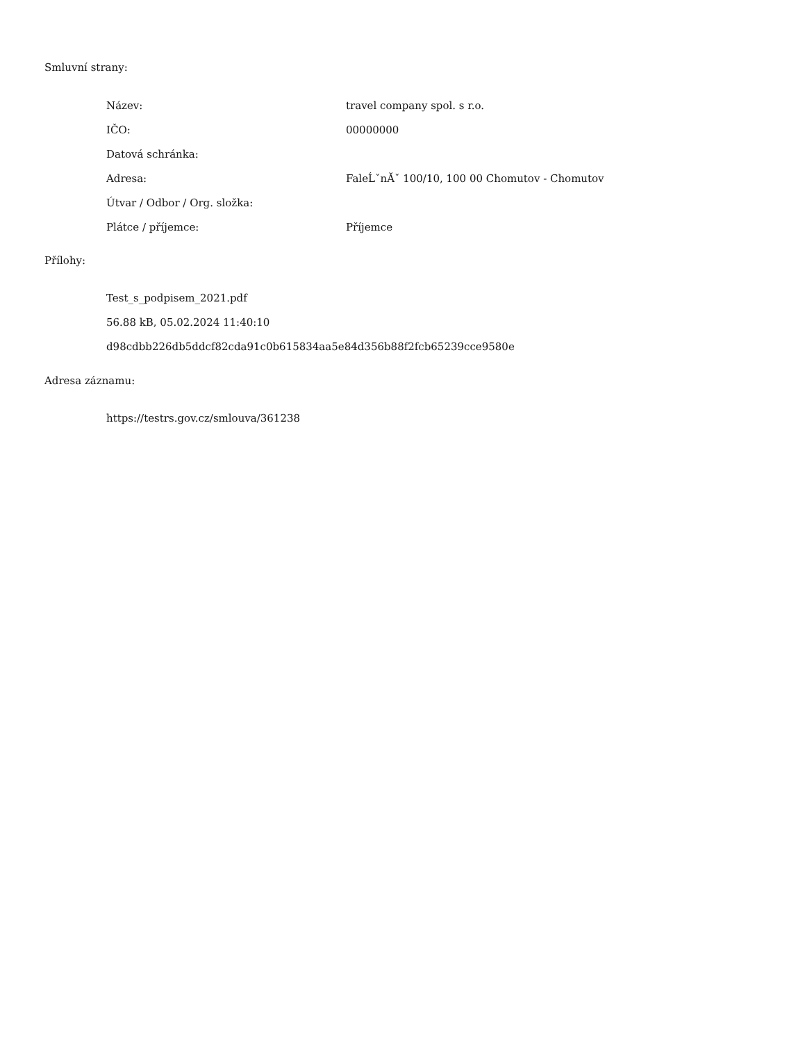Smluvní strany:
| Název: | travel company spol. s r.o. |
| IČO: | 00000000 |
| Datová schránka: | |
| Adresa: | FaleĹˇnĂˇ 100/10, 100 00 Chomutov - Chomutov |
| Útvar / Odbor / Org. složka: | |
| Plátce / příjemce: | Příjemce |
Přílohy:
Test_s_podpisem_2021.pdf
56.88 kB, 05.02.2024 11:40:10
d98cdbb226db5ddcf82cda91c0b615834aa5e84d356b88f2fcb65239cce9580e
Adresa záznamu:
https://testrs.gov.cz/smlouva/361238